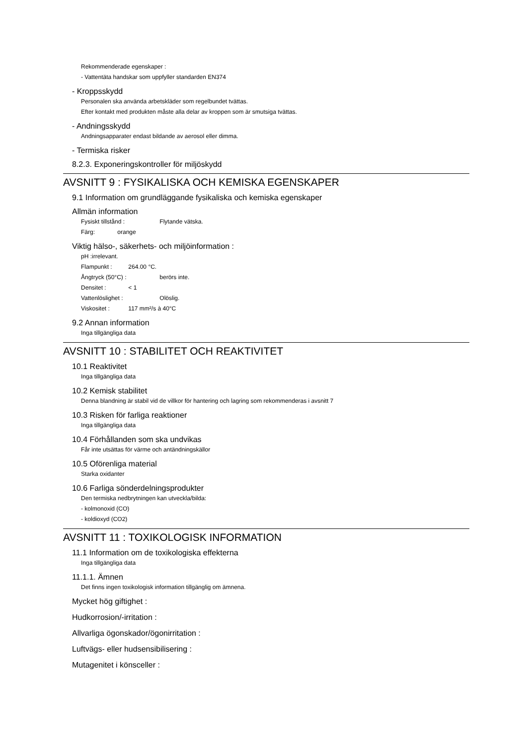Rekommenderade egenskaper :
- Vattentäta handskar som uppfyller standarden EN374
- Kroppsskydd
Personalen ska använda arbetskläder som regelbundet tvättas.
Efter kontakt med produkten måste alla delar av kroppen som är smutsiga tvättas.
- Andningsskydd
Andningsapparater endast bildande av aerosol eller dimma.
- Termiska risker
8.2.3. Exponeringskontroller för miljöskydd
AVSNITT 9 : FYSIKALISKA OCH KEMISKA EGENSKAPER
9.1 Information om grundläggande fysikaliska och kemiska egenskaper
Allmän information
Fysiskt tillstånd : Flytande vätska.
Färg: orange
Viktig hälso-, säkerhets- och miljöinformation :
pH :irrelevant.
Flampunkt : 264.00 °C.
Ångtryck (50°C) : berörs inte.
Densitet : < 1
Vattenlöslighet : Olöslig.
Viskositet : 117 mm²/s à 40°C
9.2 Annan information
Inga tillgängliga data
AVSNITT 10 : STABILITET OCH REAKTIVITET
10.1 Reaktivitet
Inga tillgängliga data
10.2 Kemisk stabilitet
Denna blandning är stabil vid de villkor för hantering och lagring som rekommenderas i avsnitt 7
10.3 Risken för farliga reaktioner
Inga tillgängliga data
10.4 Förhållanden som ska undvikas
Får inte utsättas för värme och antändningskällor
10.5 Oförenliga material
Starka oxidanter
10.6 Farliga sönderdelningsprodukter
Den termiska nedbrytningen kan utveckla/bilda:
- kolmonoxid (CO)
- koldioxyd (CO2)
AVSNITT 11 : TOXIKOLOGISK INFORMATION
11.1 Information om de toxikologiska effekterna
Inga tillgängliga data
11.1.1. Ämnen
Det finns ingen toxikologisk information tillgänglig om ämnena.
Mycket hög giftighet :
Hudkorrosion/-irritation :
Allvarliga ögonskador/ögonirritation :
Luftvägs- eller hudsensibilisering :
Mutagenitet i könsceller :